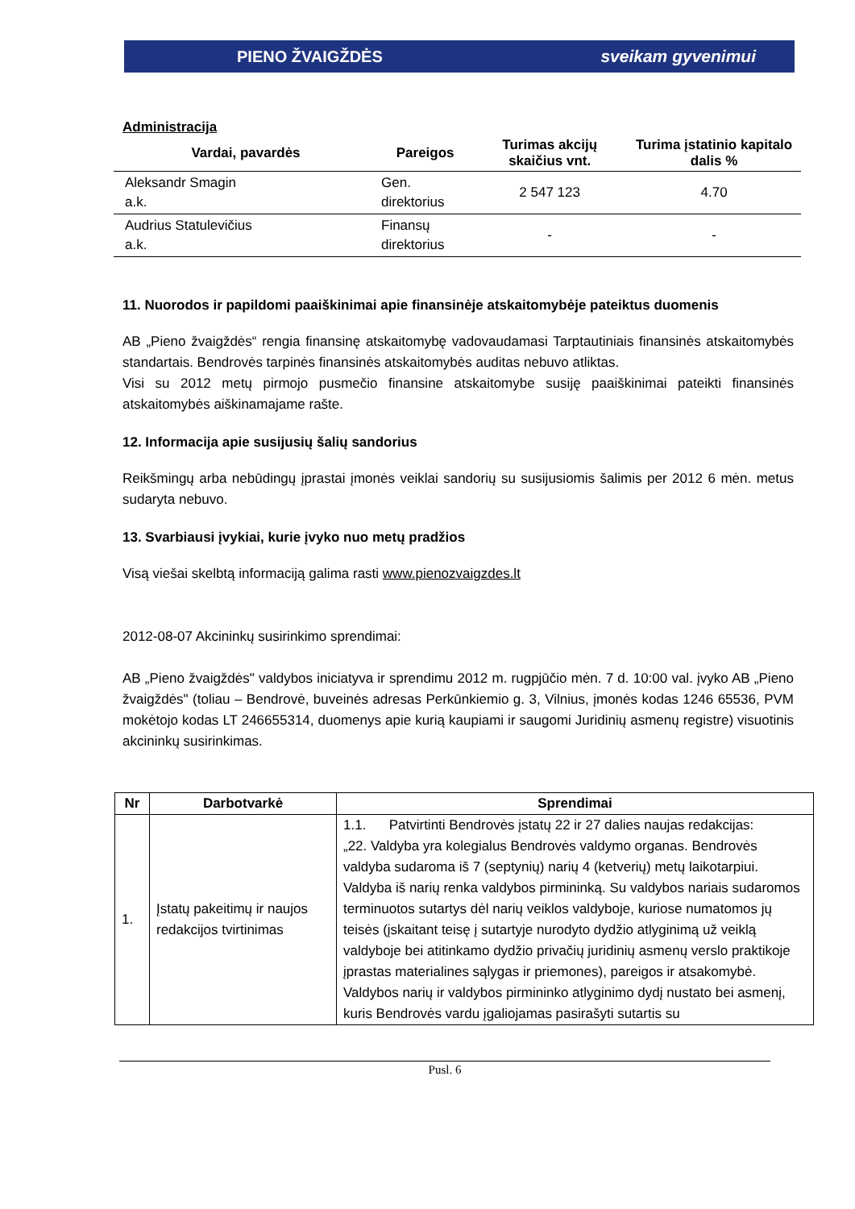PIENO ŽVAIGŽDĖS sveikam gyvenimui
Administracija
| Vardai, pavardės | Pareigos | Turimas akcijų skaičius vnt. | Turima įstatinio kapitalo dalis % |
| --- | --- | --- | --- |
| Aleksandr Smagin a.k. | Gen. direktorius | 2 547 123 | 4.70 |
| Audrius Statulevičius a.k. | Finansų direktorius | - | - |
11. Nuorodos ir papildomi paaiškinimai apie finansinėje atskaitomybėje pateiktus duomenis
AB „Pieno žvaigždės“ rengia finansinę atskaitomybę vadovaudamasi Tarptautiniais finansinės atskaitomybės standartais. Bendrovės tarpinės finansinės atskaitomybės auditas nebuvo atliktas.
Visi su 2012 metų pirmojo pusmečio finansine atskaitomybe susiję paaiškinimai pateikti finansinės atskaitomybės aiškinamajame rašte.
12. Informacija apie susijusių šalių sandorius
Reikšmingų arba nebūdingų įprastai įmonės veiklai sandorių su susijusiomis šalimis per 2012 6 mėn. metus sudaryta nebuvo.
13. Svarbiausi įvykiai, kurie įvyko nuo metų pradžios
Visą viešai skelbtą informaciją galima rasti www.pienozvaigzdes.lt
2012-08-07 Akcininkų susirinkimo sprendimai:
AB „Pieno žvaigždės" valdybos iniciatyva ir sprendimu 2012 m. rugpjūčio mėn. 7 d. 10:00 val. įvyko AB „Pieno žvaigždės" (toliau – Bendrovė, buveinės adresas Perkūnkiemio g. 3, Vilnius, įmonės kodas 1246 65536, PVM mokėtojo kodas LT 246655314, duomenys apie kurią kaupiami ir saugomi Juridinių asmenų registre) visuotinis akcininkų susirinkimas.
| Nr | Darbotvarkė | Sprendimai |
| --- | --- | --- |
| 1. | Įstatų pakeitimų ir naujos redakcijos tvirtinimas | 1.1. Patvirtinti Bendrovės įstatų 22 ir 27 dalies naujas redakcijas: „22. Valdyba yra kolegialus Bendrovės valdymo organas. Bendrovės valdyba sudaroma iš 7 (septynių) narių 4 (ketverių) metų laikotarpiui. Valdyba iš narių renka valdybos pirmininką. Su valdybos nariais sudaromos terminuotos sutartys dėl narių veiklos valdyboje, kuriose numatomos jų teisės (įskaitant teisę į sutartyje nurodyto dydžio atlyginimą už veiklą valdyboje bei atitinkamo dydžio privačių juridinių asmenų verslo praktikoje įprastas materialines sąlygas ir priemones), pareigos ir atsakomybė. Valdybos narių ir valdybos pirmininko atlyginimo dydį nustato bei asmenį, kuris Bendrovės vardu įgaliojamas pasirašyti sutartis su |
Pusl. 6